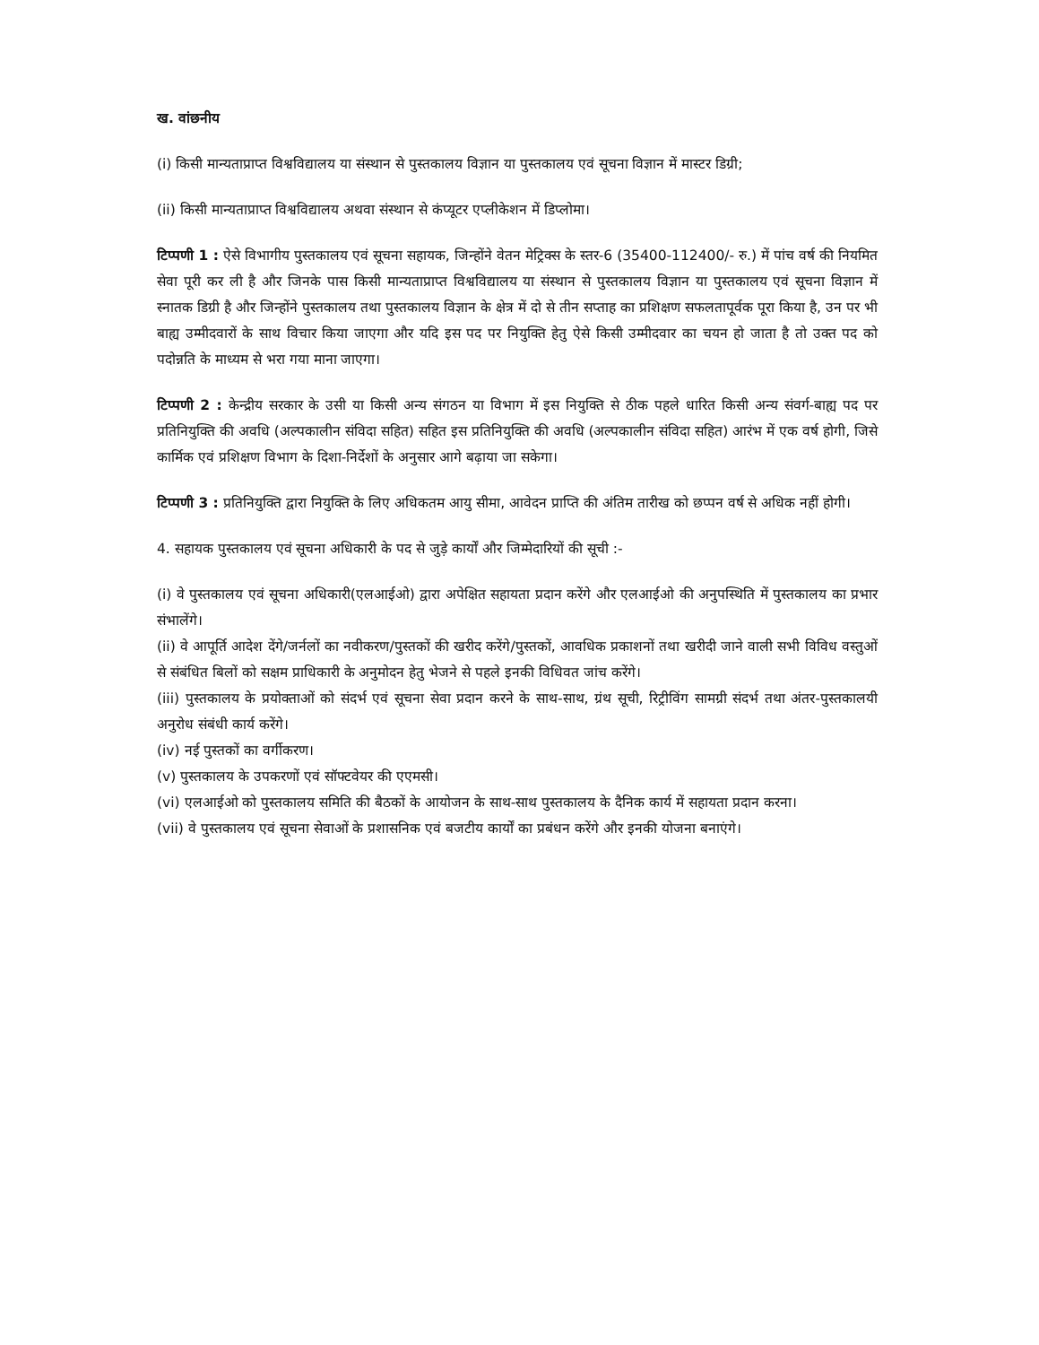ख. वांछनीय
(i) किसी मान्यताप्राप्त विश्वविद्यालय या संस्थान से पुस्तकालय विज्ञान या पुस्तकालय एवं सूचना विज्ञान में मास्टर डिग्री;
(ii) किसी मान्यताप्राप्त विश्वविद्यालय अथवा संस्थान से कंप्यूटर एप्लीकेशन में डिप्लोमा।
टिप्पणी 1 : ऐसे विभागीय पुस्तकालय एवं सूचना सहायक, जिन्होंने वेतन मेट्रिक्स के स्तर-6 (35400-112400/- रु.) में पांच वर्ष की नियमित सेवा पूरी कर ली है और जिनके पास किसी मान्यताप्राप्त विश्वविद्यालय या संस्थान से पुस्तकालय विज्ञान या पुस्तकालय एवं सूचना विज्ञान में स्नातक डिग्री है और जिन्होंने पुस्तकालय तथा पुस्तकालय विज्ञान के क्षेत्र में दो से तीन सप्ताह का प्रशिक्षण सफलतापूर्वक पूरा किया है, उन पर भी बाह्य उम्मीदवारों के साथ विचार किया जाएगा और यदि इस पद पर नियुक्ति हेतु ऐसे किसी उम्मीदवार का चयन हो जाता है तो उक्त पद को पदोन्नति के माध्यम से भरा गया माना जाएगा।
टिप्पणी 2 : केन्द्रीय सरकार के उसी या किसी अन्य संगठन या विभाग में इस नियुक्ति से ठीक पहले धारित किसी अन्य संवर्ग-बाह्य पद पर प्रतिनियुक्ति की अवधि (अल्पकालीन संविदा सहित) सहित इस प्रतिनियुक्ति की अवधि (अल्पकालीन संविदा सहित) आरंभ में एक वर्ष होगी, जिसे कार्मिक एवं प्रशिक्षण विभाग के दिशा-निर्देशों के अनुसार आगे बढ़ाया जा सकेगा।
टिप्पणी 3 : प्रतिनियुक्ति द्वारा नियुक्ति के लिए अधिकतम आयु सीमा, आवेदन प्राप्ति की अंतिम तारीख को छप्पन वर्ष से अधिक नहीं होगी।
4. सहायक पुस्तकालय एवं सूचना अधिकारी के पद से जुड़े कार्यों और जिम्मेदारियों की सूची :-
(i) वे पुस्तकालय एवं सूचना अधिकारी(एलआईओ) द्वारा अपेक्षित सहायता प्रदान करेंगे और एलआईओ की अनुपस्थिति में पुस्तकालय का प्रभार संभालेंगे।
(ii) वे आपूर्ति आदेश देंगे/जर्नलों का नवीकरण/पुस्तकों की खरीद करेंगे/पुस्तकों, आवधिक प्रकाशनों तथा खरीदी जाने वाली सभी विविध वस्तुओं से संबंधित बिलों को सक्षम प्राधिकारी के अनुमोदन हेतु भेजने से पहले इनकी विधिवत जांच करेंगे।
(iii) पुस्तकालय के प्रयोक्ताओं को संदर्भ एवं सूचना सेवा प्रदान करने के साथ-साथ, ग्रंथ सूची, रिट्रीविंग सामग्री संदर्भ तथा अंतर-पुस्तकालयी अनुरोध संबंधी कार्य करेंगे।
(iv) नई पुस्तकों का वर्गीकरण।
(v) पुस्तकालय के उपकरणों एवं सॉफ्टवेयर की एएमसी।
(vi) एलआईओ को पुस्तकालय समिति की बैठकों के आयोजन के साथ-साथ पुस्तकालय के दैनिक कार्य में सहायता प्रदान करना।
(vii) वे पुस्तकालय एवं सूचना सेवाओं के प्रशासनिक एवं बजटीय कार्यों का प्रबंधन करेंगे और इनकी योजना बनाएंगे।